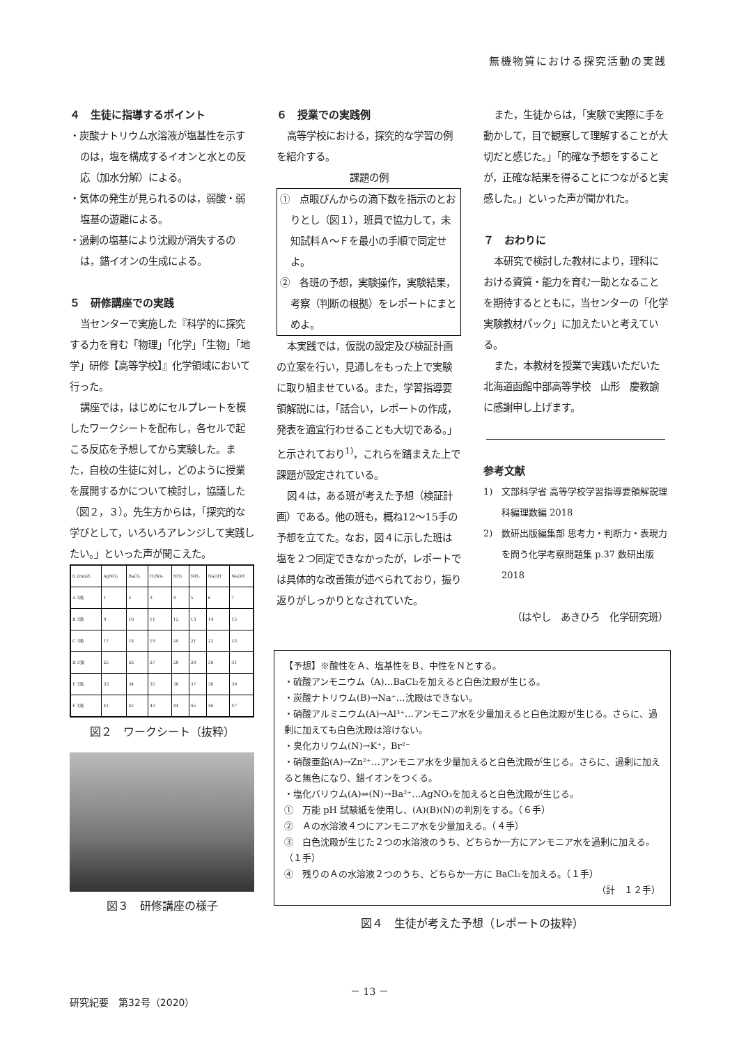無機物質における探究活動の実践
４　生徒に指導するポイント
・炭酸ナトリウム水溶液が塩基性を示すのは，塩を構成するイオンと水との反応（加水分解）による。
・気体の発生が見られるのは，弱酸・弱塩基の遊離による。
・過剰の塩基により沈殿が消失するのは，錯イオンの生成による。
５　研修講座での実践
当センターで実施した『科学的に探究する力を育む「物理」「化学」「生物」「地学」研修【高等学校】』化学領域において行った。
講座では，はじめにセルプレートを模したワークシートを配布し，各セルで起こる反応を予想してから実験した。また，自校の生徒に対し，どのように授業を展開するかについて検討し，協議した（図２，３）。先生方からは，「探究的な学びとして，いろいろアレンジして実践したい。」といった声が聞こえた。
| 0.2mol/L | AgNO₃ | BaCl₂ | H₂SO₄ | NH₃ | NH₃ | NaOH | NaOH |
| A 3滴 | 1 | 2 | 3 | 4 | 5 | 6 | 7 |
| B 3滴 | 9 | 10 | 11 | 12 | 13 | 14 | 15 |
| C 3滴 | 17 | 18 | 19 | 20 | 21 | 22 | 23 |
| D 3滴 | 25 | 26 | 27 | 28 | 29 | 30 | 31 |
| E 3滴 | 33 | 34 | 35 | 36 | 37 | 38 | 39 |
| F 3滴 | 41 | 42 | 43 | 44 | 45 | 46 | 47 |
図２　ワークシート（抜粋）
図３　研修講座の様子
６　授業での実践例
高等学校における，探究的な学習の例を紹介する。
課題の例
①　点眼びんからの滴下数を指示のとおりとし（図１），班員で協力して，未知試料Ａ～Ｆを最小の手順で同定せよ。
②　各班の予想，実験操作，実験結果，考察（判断の根拠）をレポートにまとめよ。
本実践では，仮説の設定及び検証計画の立案を行い，見通しをもった上で実験に取り組ませている。また，学習指導要領解説には，「話合い，レポートの作成，発表を適宜行わせることも大切である。」と示されており<sup>1)</sup>，これらを踏まえた上で課題が設定されている。
図４は，ある班が考えた予想（検証計画）である。他の班も，概ね12～15手の予想を立てた。なお，図４に示した班は塩を２つ同定できなかったが，レポートでは具体的な改善策が述べられており，振り返りがしっかりとなされていた。
また，生徒からは，「実験で実際に手を動かして，目で観察して理解することが大切だと感じた。」「的確な予想をすることが，正確な結果を得ることにつながると実感した。」といった声が聞かれた。
７　おわりに
本研究で検討した教材により，理科における資質・能力を育む一助となることを期待するとともに，当センターの「化学実験教材パック」に加えたいと考えている。
また，本教材を授業で実践いただいた北海道函館中部高等学校　山形　慶教諭に感謝申し上げます。
参考文献
1)　文部科学省 高等学校学習指導要領解説理科編理数編 2018
2)　数研出版編集部 思考力・判断力・表現力を問う化学考察問題集 p.37 数研出版 2018
（はやし　あきひろ　化学研究班）
【予想】※酸性をＡ、塩基性をＢ、中性をＮとする。
・硫酸アンモニウム（A)…BaCl₂を加えると白色沈殿が生じる。
・炭酸ナトリウム(B)→Na⁺…沈殿はできない。
・硝酸アルミニウム(A)→Al³⁺…アンモニア水を少量加えると白色沈殿が生じる。さらに、過剰に加えても白色沈殿は溶けない。
・臭化カリウム(N)→K⁺，Br²⁻
・硝酸亜鉛(A)→Zn²⁺…アンモニア水を少量加えると白色沈殿が生じる。さらに、過剰に加えると無色になり、錯イオンをつくる。
・塩化バリウム(A)⇒(N)→Ba²⁺…AgNO₃を加えると白色沈殿が生じる。
①　万能 pH 試験紙を使用し、(A)(B)(N)の判別をする。（６手）
②　Ａの水溶液４つにアンモニア水を少量加える。（４手）
③　白色沈殿が生じた２つの水溶液のうち、どちらか一方にアンモニア水を過剰に加える。（１手）
④　残りのＡの水溶液２つのうち、どちらか一方に BaCl₂を加える。（１手）
（計　１２手）
図４　生徒が考えた予想（レポートの抜粋）
－ 13 －
研究紀要　第32号（2020）